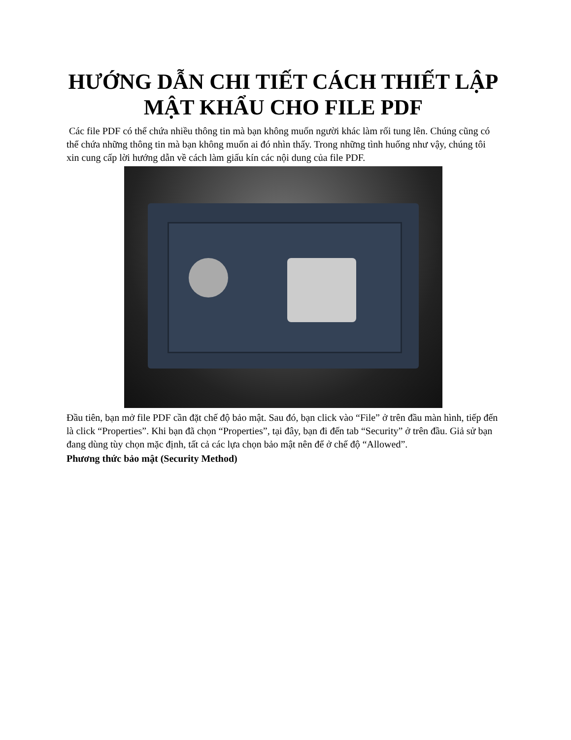HƯỚNG DẪN CHI TIẾT CÁCH THIẾT LẬP MẬT KHẨU CHO FILE PDF
Các file PDF có thể chứa nhiều thông tin mà bạn không muốn người khác làm rối tung lên. Chúng cũng có thể chứa những thông tin mà bạn không muốn ai đó nhìn thấy. Trong những tình huống như vậy, chúng tôi xin cung cấp lời hướng dẫn về cách làm giấu kín các nội dung của file PDF.
Đầu tiên, bạn mở file PDF cần đặt chế độ bảo mật. Sau đó, bạn click vào “File” ở trên đầu màn hình, tiếp đến là click “Properties”. Khi bạn đã chọn “Properties”, tại đây, bạn đi đến tab “Security” ở trên đầu. Giả sử bạn đang dùng tùy chọn mặc định, tất cả các lựa chọn bảo mật nên để ở chế độ “Allowed”.
Phương thức bảo mật (Security Method)